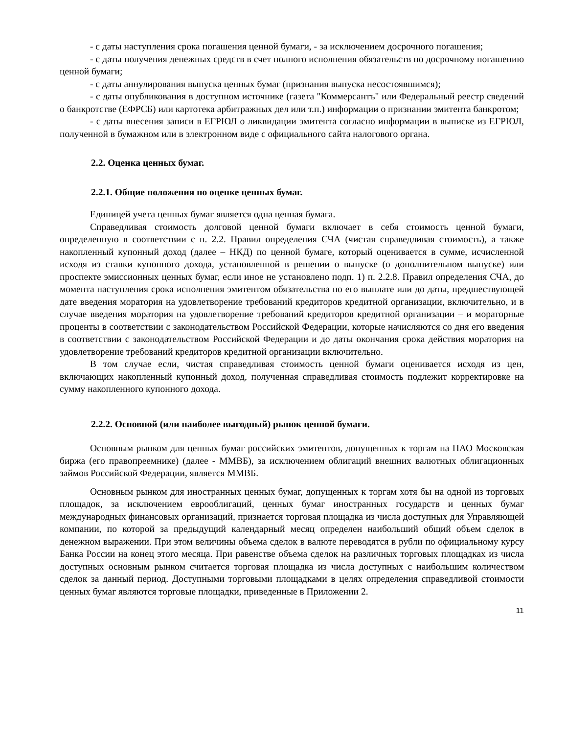- с даты наступления срока погашения ценной бумаги, - за исключением досрочного погашения;
- с даты получения денежных средств в счет полного исполнения обязательств по досрочному погашению ценной бумаги;
- с даты аннулирования выпуска ценных бумаг (признания выпуска несостоявшимся);
- с даты опубликования в доступном источнике (газета "Коммерсантъ" или Федеральный реестр сведений о банкротстве (ЕФРСБ) или картотека арбитражных дел или т.п.) информации о признании эмитента банкротом;
- с даты внесения записи в ЕГРЮЛ о ликвидации эмитента согласно информации в выписке из ЕГРЮЛ, полученной в бумажном или в электронном виде с официального сайта налогового органа.
2.2. Оценка ценных бумаг.
2.2.1. Общие положения по оценке ценных бумаг.
Единицей учета ценных бумаг является одна ценная бумага.
Справедливая стоимость долговой ценной бумаги включает в себя стоимость ценной бумаги, определенную в соответствии с п. 2.2. Правил определения СЧА (чистая справедливая стоимость), а также накопленный купонный доход (далее – НКД) по ценной бумаге, который оценивается в сумме, исчисленной исходя из ставки купонного дохода, установленной в решении о выпуске (о дополнительном выпуске) или проспекте эмиссионных ценных бумаг, если иное не установлено подп. 1) п. 2.2.8. Правил определения СЧА, до момента наступления срока исполнения эмитентом обязательства по его выплате или до даты, предшествующей дате введения моратория на удовлетворение требований кредиторов кредитной организации, включительно, и в случае введения моратория на удовлетворение требований кредиторов кредитной организации – и мораторные проценты в соответствии с законодательством Российской Федерации, которые начисляются со дня его введения в соответствии с законодательством Российской Федерации и до даты окончания срока действия моратория на удовлетворение требований кредиторов кредитной организации включительно.
В том случае если, чистая справедливая стоимость ценной бумаги оценивается исходя из цен, включающих накопленный купонный доход, полученная справедливая стоимость подлежит корректировке на сумму накопленного купонного дохода.
2.2.2. Основной (или наиболее выгодный) рынок ценной бумаги.
Основным рынком для ценных бумаг российских эмитентов, допущенных к торгам на ПАО Московская биржа (его правопреемнике) (далее - ММВБ), за исключением облигаций внешних валютных облигационных займов Российской Федерации, является ММВБ.
Основным рынком для иностранных ценных бумаг, допущенных к торгам хотя бы на одной из торговых площадок, за исключением еврооблигаций, ценных бумаг иностранных государств и ценных бумаг международных финансовых организаций, признается торговая площадка из числа доступных для Управляющей компании, по которой за предыдущий календарный месяц определен наибольший общий объем сделок в денежном выражении. При этом величины объема сделок в валюте переводятся в рубли по официальному курсу Банка России на конец этого месяца. При равенстве объема сделок на различных торговых площадках из числа доступных основным рынком считается торговая площадка из числа доступных с наибольшим количеством сделок за данный период. Доступными торговыми площадками в целях определения справедливой стоимости ценных бумаг являются торговые площадки, приведенные в Приложении 2.
11